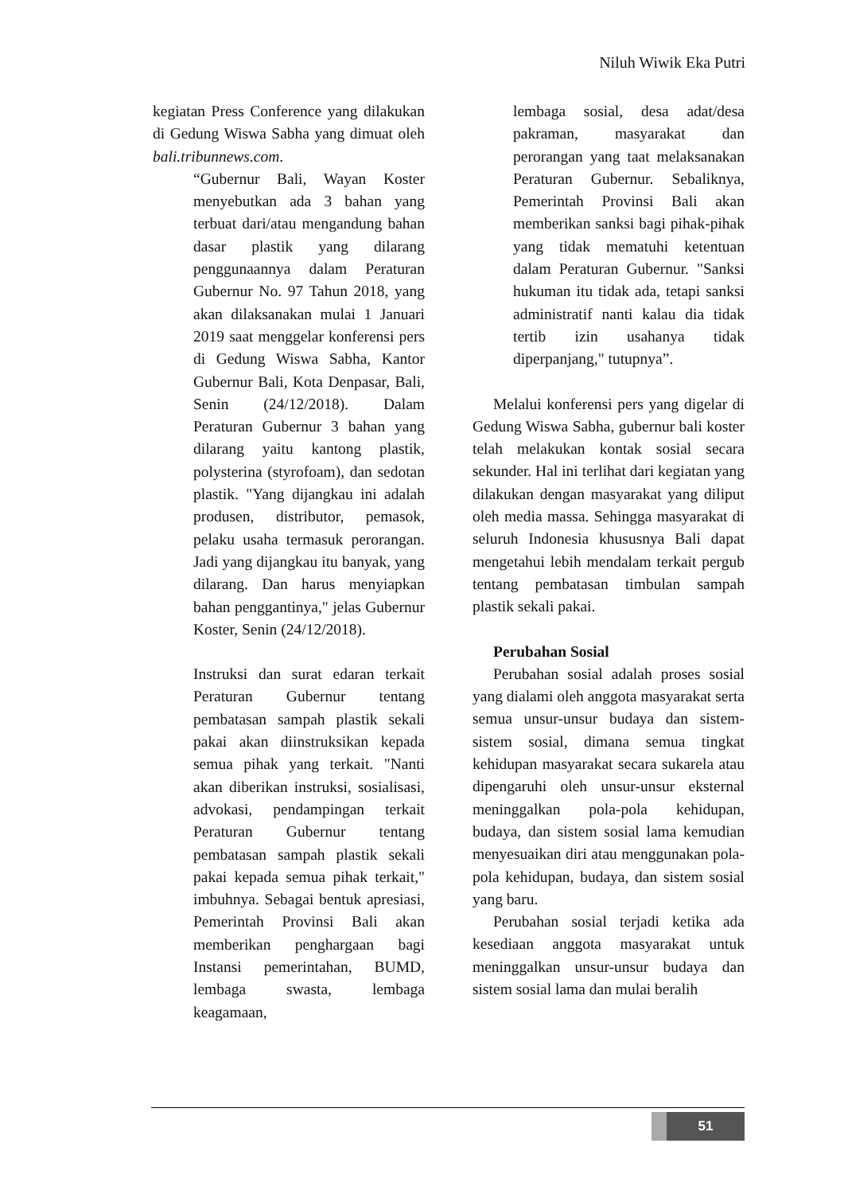Niluh Wiwik Eka Putri
kegiatan Press Conference yang dilakukan di Gedung Wiswa Sabha yang dimuat oleh bali.tribunnews.com.
“Gubernur Bali, Wayan Koster menyebutkan ada 3 bahan yang terbuat dari/atau mengandung bahan dasar plastik yang dilarang penggunaannya dalam Peraturan Gubernur No. 97 Tahun 2018, yang akan dilaksanakan mulai 1 Januari 2019 saat menggelar konferensi pers di Gedung Wiswa Sabha, Kantor Gubernur Bali, Kota Denpasar, Bali, Senin (24/12/2018). Dalam Peraturan Gubernur 3 bahan yang dilarang yaitu kantong plastik, polysterina (styrofoam), dan sedotan plastik. "Yang dijangkau ini adalah produsen, distributor, pemasok, pelaku usaha termasuk perorangan. Jadi yang dijangkau itu banyak, yang dilarang. Dan harus menyiapkan bahan penggantinya," jelas Gubernur Koster, Senin (24/12/2018).
Instruksi dan surat edaran terkait Peraturan Gubernur tentang pembatasan sampah plastik sekali pakai akan diinstruksikan kepada semua pihak yang terkait. "Nanti akan diberikan instruksi, sosialisasi, advokasi, pendampingan terkait Peraturan Gubernur tentang pembatasan sampah plastik sekali pakai kepada semua pihak terkait," imbuhnya. Sebagai bentuk apresiasi, Pemerintah Provinsi Bali akan memberikan penghargaan bagi Instansi pemerintahan, BUMD, lembaga swasta, lembaga keagamaan,
lembaga sosial, desa adat/desa pakraman, masyarakat dan perorangan yang taat melaksanakan Peraturan Gubernur. Sebaliknya, Pemerintah Provinsi Bali akan memberikan sanksi bagi pihak-pihak yang tidak mematuhi ketentuan dalam Peraturan Gubernur. "Sanksi hukuman itu tidak ada, tetapi sanksi administratif nanti kalau dia tidak tertib izin usahanya tidak diperpanjang," tutupnya”.
Melalui konferensi pers yang digelar di Gedung Wiswa Sabha, gubernur bali koster telah melakukan kontak sosial secara sekunder. Hal ini terlihat dari kegiatan yang dilakukan dengan masyarakat yang diliput oleh media massa. Sehingga masyarakat di seluruh Indonesia khususnya Bali dapat mengetahui lebih mendalam terkait pergub tentang pembatasan timbulan sampah plastik sekali pakai.
Perubahan Sosial
Perubahan sosial adalah proses sosial yang dialami oleh anggota masyarakat serta semua unsur-unsur budaya dan sistem-sistem sosial, dimana semua tingkat kehidupan masyarakat secara sukarela atau dipengaruhi oleh unsur-unsur eksternal meninggalkan pola-pola kehidupan, budaya, dan sistem sosial lama kemudian menyesuaikan diri atau menggunakan pola-pola kehidupan, budaya, dan sistem sosial yang baru.
Perubahan sosial terjadi ketika ada kesediaan anggota masyarakat untuk meninggalkan unsur-unsur budaya dan sistem sosial lama dan mulai beralih
51